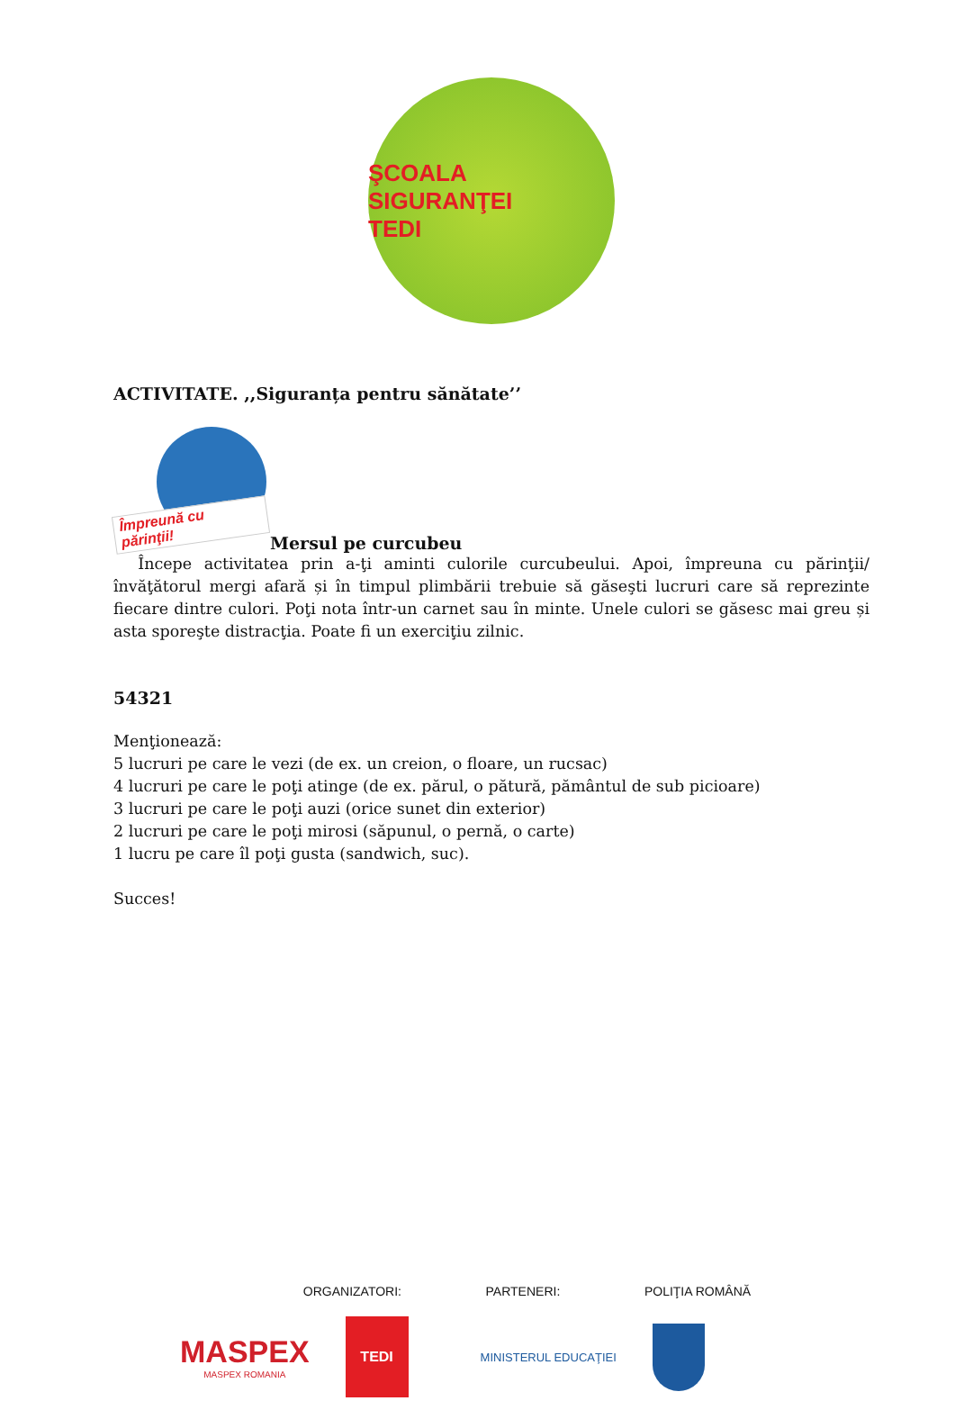ŞCOALA SIGURANŢEI
TEDI
ACTIVITATE. ,,Siguranța pentru sănătate’’
Împreună cu părinţii!
Mersul pe curcubeu
Începe activitatea prin a-ţi aminti culorile curcubeului. Apoi, împreuna cu părinţii/ învăţătorul mergi afară și în timpul plimbării trebuie să găseşti lucruri care să reprezinte fiecare dintre culori. Poţi nota într-un carnet sau în minte. Unele culori se găsesc mai greu și asta sporeşte distracţia. Poate fi un exerciţiu zilnic.
54321
Menţionează:
5 lucruri pe care le vezi (de ex. un creion, o floare, un rucsac)
4 lucruri pe care le poţi atinge (de ex. părul, o pătură, pământul de sub picioare)
3 lucruri pe care le poţi auzi (orice sunet din exterior)
2 lucruri pe care le poţi mirosi (săpunul, o pernă, o carte)
1 lucru pe care îl poţi gusta (sandwich, suc).
Succes!
ORGANIZATORI: PARTENERI: POLIŢIA ROMÂNĂ
MASPEX
MASPEX ROMANIA
TEDI
MINISTERUL EDUCAŢIEI